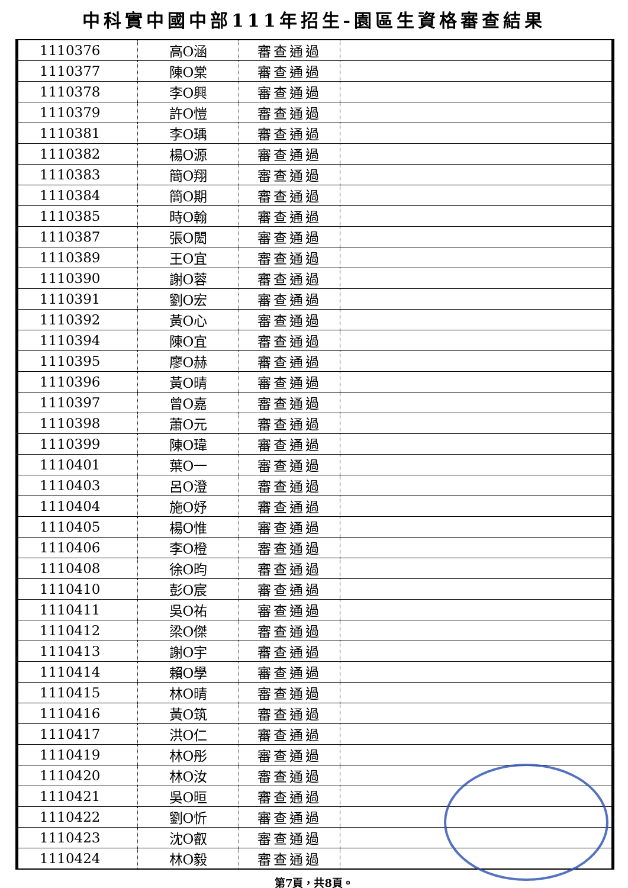中科實中國中部111年招生-園區生資格審查結果
| 1110376 | 高O涵 | 審查通過 | |
| 1110377 | 陳O棠 | 審查通過 | |
| 1110378 | 李O興 | 審查通過 | |
| 1110379 | 許O愷 | 審查通過 | |
| 1110381 | 李O瑀 | 審查通過 | |
| 1110382 | 楊O源 | 審查通過 | |
| 1110383 | 簡O翔 | 審查通過 | |
| 1110384 | 簡O期 | 審查通過 | |
| 1110385 | 時O翰 | 審查通過 | |
| 1110387 | 張O閎 | 審查通過 | |
| 1110389 | 王O宜 | 審查通過 | |
| 1110390 | 謝O蓉 | 審查通過 | |
| 1110391 | 劉O宏 | 審查通過 | |
| 1110392 | 黃O心 | 審查通過 | |
| 1110394 | 陳O宜 | 審查通過 | |
| 1110395 | 廖O赫 | 審查通過 | |
| 1110396 | 黃O晴 | 審查通過 | |
| 1110397 | 曾O嘉 | 審查通過 | |
| 1110398 | 蕭O元 | 審查通過 | |
| 1110399 | 陳O瑋 | 審查通過 | |
| 1110401 | 葉O一 | 審查通過 | |
| 1110403 | 呂O澄 | 審查通過 | |
| 1110404 | 施O妤 | 審查通過 | |
| 1110405 | 楊O惟 | 審查通過 | |
| 1110406 | 李O橙 | 審查通過 | |
| 1110408 | 徐O昀 | 審查通過 | |
| 1110410 | 彭O宸 | 審查通過 | |
| 1110411 | 吳O祐 | 審查通過 | |
| 1110412 | 梁O傑 | 審查通過 | |
| 1110413 | 謝O宇 | 審查通過 | |
| 1110414 | 賴O學 | 審查通過 | |
| 1110415 | 林O晴 | 審查通過 | |
| 1110416 | 黃O筑 | 審查通過 | |
| 1110417 | 洪O仁 | 審查通過 | |
| 1110419 | 林O彤 | 審查通過 | |
| 1110420 | 林O汝 | 審查通過 | |
| 1110421 | 吳O晅 | 審查通過 | |
| 1110422 | 劉O忻 | 審查通過 | |
| 1110423 | 沈O叡 | 審查通過 | |
| 1110424 | 林O毅 | 審查通過 | |
第7頁，共8頁。